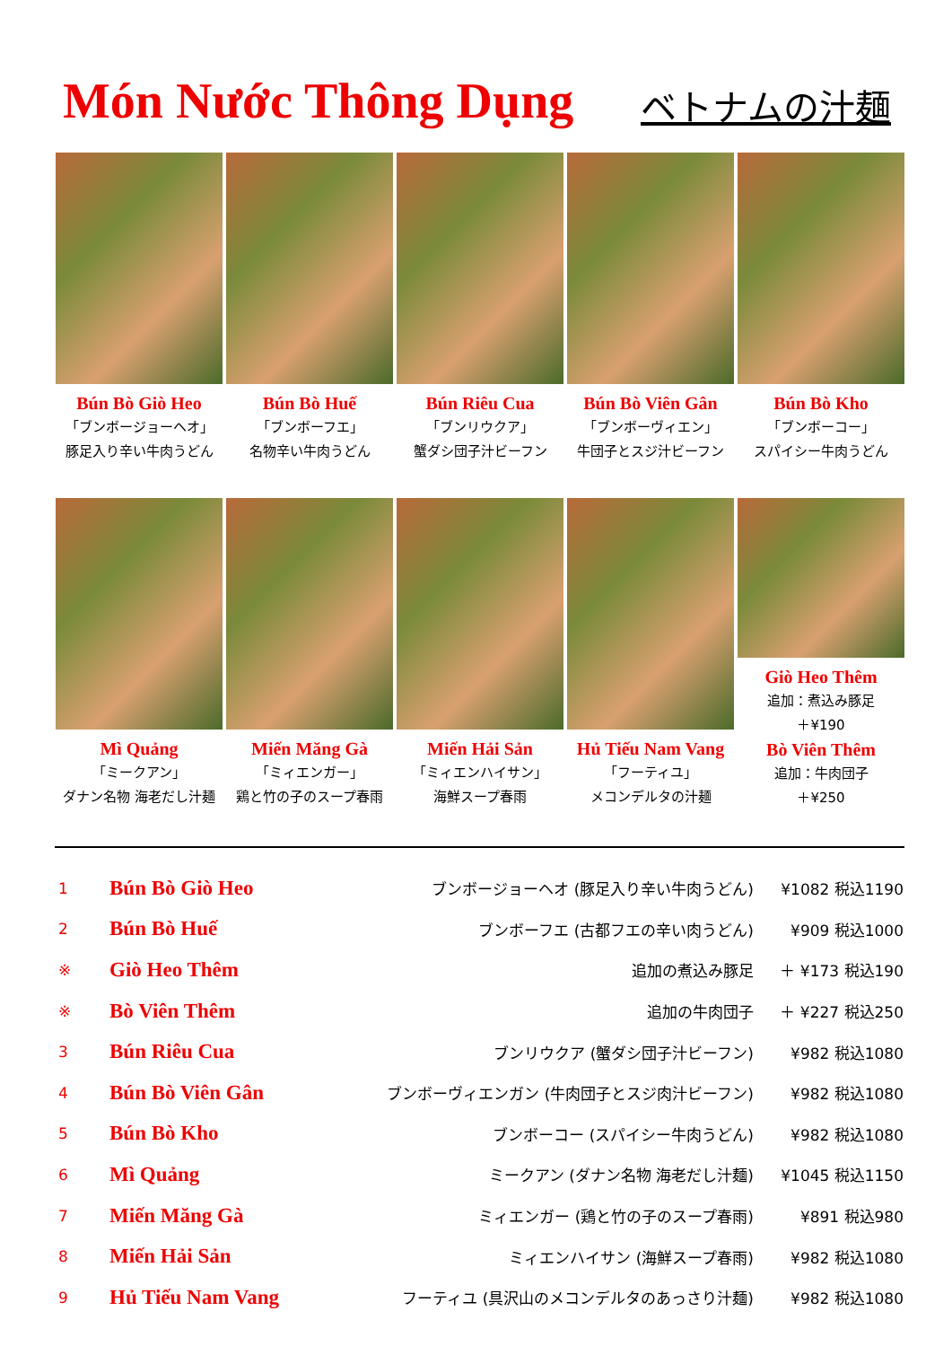Món Nước Thông Dụng
ベトナムの汁麺
Bún Bò Giò Heo
「ブンボージョーヘオ」
豚足入り辛い牛肉うどん
Bún Bò Huế
「ブンボーフエ」
名物辛い牛肉うどん
Bún Riêu Cua
「ブンリウクア」
蟹ダシ団子汁ビーフン
Bún Bò Viên Gân
「ブンボーヴィエン」
牛団子とスジ汁ビーフン
Bún Bò Kho
「ブンボーコー」
スパイシー牛肉うどん
Mì Quảng
「ミークアン」
ダナン名物 海老だし汁麺
Miến Măng Gà
「ミィエンガー」
鶏と竹の子のスープ春雨
Miến Hải Sản
「ミィエンハイサン」
海鮮スープ春雨
Hủ Tiếu Nam Vang
「フーティユ」
メコンデルタの汁麺
Giò Heo Thêm
追加：煮込み豚足
＋¥190
Bò Viên Thêm
追加：牛肉団子
＋¥250
| 1 | Bún Bò Giò Heo | ブンボージョーヘオ (豚足入り辛い牛肉うどん) | ¥1082 税込1190 |
| 2 | Bún Bò Huế | ブンボーフエ (古都フエの辛い肉うどん) | ¥909 税込1000 |
| ※ | Giò Heo Thêm | 追加の煮込み豚足 | ＋ ¥173 税込190 |
| ※ | Bò Viên Thêm | 追加の牛肉団子 | ＋ ¥227 税込250 |
| 3 | Bún Riêu Cua | ブンリウクア (蟹ダシ団子汁ビーフン) | ¥982 税込1080 |
| 4 | Bún Bò Viên Gân | ブンボーヴィエンガン (牛肉団子とスジ肉汁ビーフン) | ¥982 税込1080 |
| 5 | Bún Bò Kho | ブンボーコー (スパイシー牛肉うどん) | ¥982 税込1080 |
| 6 | Mì Quảng | ミークアン (ダナン名物 海老だし汁麺) | ¥1045 税込1150 |
| 7 | Miến Măng Gà | ミィエンガー (鶏と竹の子のスープ春雨) | ¥891 税込980 |
| 8 | Miến Hải Sản | ミィエンハイサン (海鮮スープ春雨) | ¥982 税込1080 |
| 9 | Hủ Tiếu Nam Vang | フーティユ (具沢山のメコンデルタのあっさり汁麺) | ¥982 税込1080 |